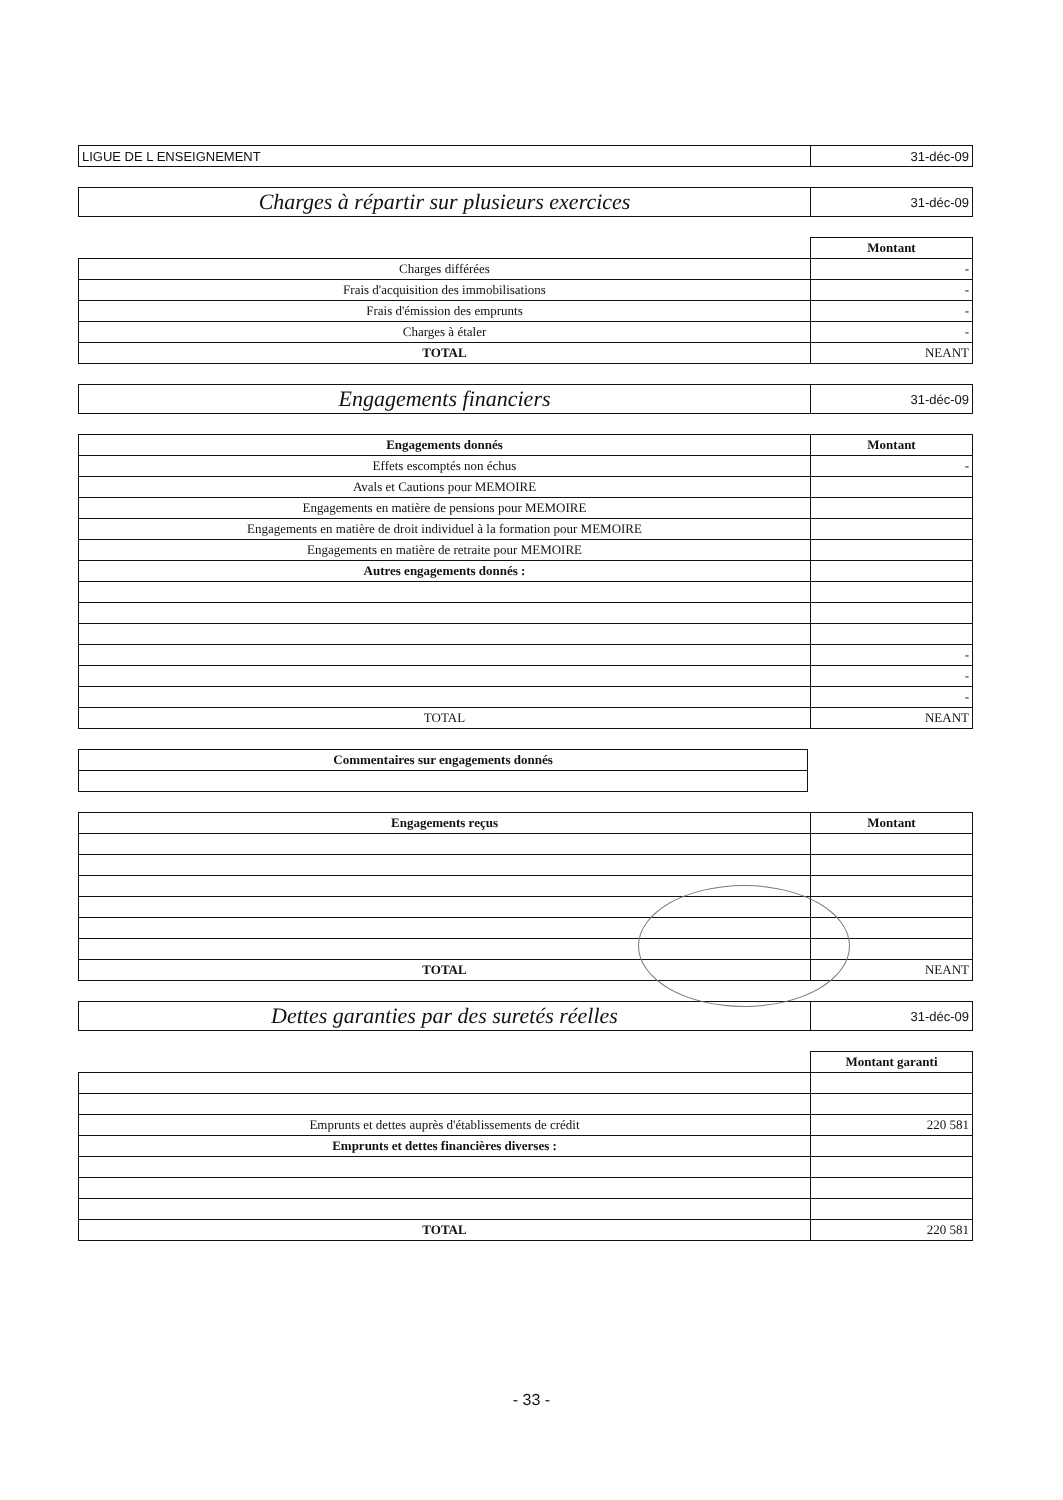| LIGUE DE L ENSEIGNEMENT | 31-déc-09 |
| Charges à répartir sur plusieurs exercices | 31-déc-09 |
| | Montant |
| Charges différées | - |
| Frais d'acquisition des immobilisations | - |
| Frais d'émission des emprunts | - |
| Charges à étaler | - |
| TOTAL | NEANT |
| Engagements financiers | 31-déc-09 |
| Engagements donnés | Montant |
| --- | --- |
| Effets escomptés non échus | - |
| Avals et Cautions pour MEMOIRE | |
| Engagements en matière de pensions pour MEMOIRE | |
| Engagements en matière de droit individuel à la formation pour MEMOIRE | |
| Engagements en matière de retraite pour MEMOIRE | |
| Autres engagements donnés : | |
| | - |
| | - |
| | - |
| TOTAL | NEANT |
| Commentaires sur engagements donnés |
| --- |
| Engagements reçus | Montant |
| --- | --- |
| TOTAL | NEANT |
| Dettes garanties par des suretés réelles | 31-déc-09 |
| | Montant garanti |
| Emprunts et dettes auprès d'établissements de crédit | 220 581 |
| Emprunts et dettes financières diverses : | |
| TOTAL | 220 581 |
- 33 -